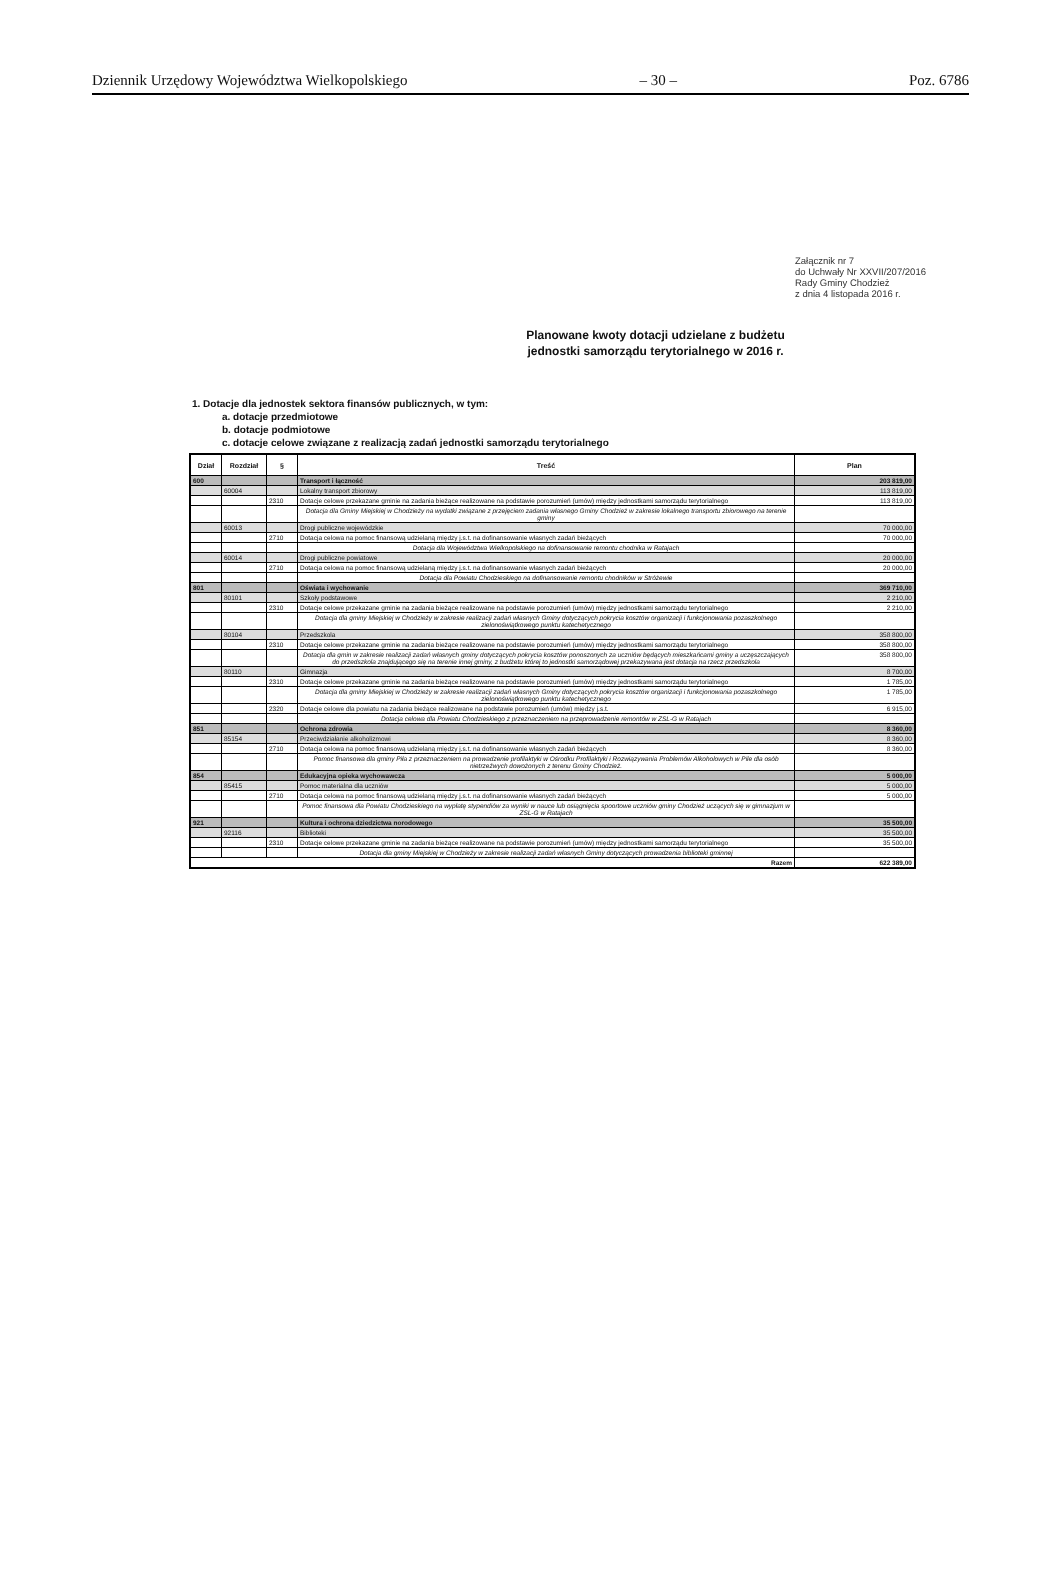Dziennik Urzędowy Województwa Wielkopolskiego – 30 – Poz. 6786
Załącznik nr 7
do Uchwały Nr XXVII/207/2016
Rady Gminy Chodzież
z dnia 4 listopada 2016 r.
Planowane kwoty dotacji udzielane z budżetu
jednostki samorządu terytorialnego w 2016 r.
1. Dotacje dla jednostek sektora finansów publicznych, w tym:
a. dotacje przedmiotowe
b. dotacje podmiotowe
c. dotacje celowe związane z realizacją zadań jednostki samorządu terytorialnego
| Dział | Rozdział | § | Treść | Plan |
| --- | --- | --- | --- | --- |
| 600 | | | Transport i łączność | 203 819,00 |
| | 60004 | | Lokalny transport zbiorowy | 113 819,00 |
| | | 2310 | Dotacje celowe przekazane gminie na zadania bieżące realizowane na podstawie porozumień (umów) między jednostkami samorządu terytorialnego | 113 819,00 |
| | | | Dotacja dla Gminy Miejskiej w Chodzieży na wydatki związane z przejęciem zadania własnego Gminy Chodzież w zakresie lokalnego transportu zbiorowego na terenie gminy | |
| | 60013 | | Drogi publiczne wojewódzkie | 70 000,00 |
| | | 2710 | Dotacja celowa na pomoc finansową udzielaną między j.s.t. na dofinansowanie własnych zadań bieżących | 70 000,00 |
| | | | Dotacja dla Województwa Wielkopolskiego na dofinansowanie remontu chodnika w Ratajach | |
| | 60014 | | Drogi publiczne powiatowe | 20 000,00 |
| | | 2710 | Dotacja celowa na pomoc finansową udzielaną między j.s.t. na dofinansowanie własnych zadań bieżących | 20 000,00 |
| | | | Dotacja dla Powiatu Chodzieskiego na dofinansowanie remontu chodników w Stróżewie | |
| 801 | | | Oświata i wychowanie | 369 710,00 |
| | 80101 | | Szkoły podstawowe | 2 210,00 |
| | | 2310 | Dotacje celowe przekazane gminie na zadania bieżące realizowane na podstawie porozumień (umów) między jednostkami samorządu terytorialnego | 2 210,00 |
| | | | Dotacja dla gminy Miejskiej w Chodzieży w zakresie realizacji zadań własnych Gminy dotyczących pokrycia kosztów organizacji i funkcjonowania pozaszkolnego zielonoświątkowego punktu katechetycznego | |
| | 80104 | | Przedszkola | 358 800,00 |
| | | 2310 | Dotacje celowe przekazane gminie na zadania bieżące realizowane na podstawie porozumień (umów) między jednostkami samorządu terytorialnego | 358 800,00 |
| | | | Dotacja dla gmin w zakresie realizacji zadań własnych gminy dotyczących pokrycia kosztów ponoszonych za uczniów będących mieszkańcami gminy a uczęszczających do przedszkola znajdującego się na terenie innej gminy, z budżetu której to jednostki samorządowej przekazywana jest dotacja na rzecz przedszkola | 358 800,00 |
| | 80110 | | Gimnazja | 8 700,00 |
| | | 2310 | Dotacje celowe przekazane gminie na zadania bieżące realizowane na podstawie porozumień (umów) między jednostkami samorządu terytorialnego | 1 785,00 |
| | | | Dotacja dla gminy Miejskiej w Chodzieży w zakresie realizacji zadań własnych Gminy dotyczących pokrycia kosztów organizacji i funkcjonowania pozaszkolnego zielonoświątkowego punktu katechetycznego | 1 785,00 |
| | | 2320 | Dotacje celowe dla powiatu na zadania bieżące realizowane na podstawie porozumień (umów) między j.s.t. | 6 915,00 |
| | | | Dotacja celowa dla Powiatu Chodzieskiego z przeznaczeniem na przeprowadzenie remontów w ZSL-G w Ratajach | |
| 851 | | | Ochrona zdrowia | 8 360,00 |
| | 85154 | | Przeciwdziałanie alkoholizmowi | 8 360,00 |
| | | 2710 | Dotacja celowa na pomoc finansową udzielaną między j.s.t. na dofinansowanie własnych zadań bieżących | 8 360,00 |
| | | | Pomoc finansowa dla gminy Piła z przeznaczeniem na prowadzenie profilaktyki w Ośrodku Profilaktyki i Rozwiązywania Problemów Alkoholowych w Pile dla osób nietrzeźwych dowożonych z terenu Gminy Chodzież. | |
| 854 | | | Edukacyjna opieka wychowawcza | 5 000,00 |
| | 85415 | | Pomoc materialna dla uczniów | 5 000,00 |
| | | 2710 | Dotacja celowa na pomoc finansową udzielaną między j.s.t. na dofinansowanie własnych zadań bieżących | 5 000,00 |
| | | | Pomoc finansowa dla Powiatu Chodzieskiego na wypłatę stypendiów za wyniki w nauce lub osiągnięcia spoortowe uczniów gminy Chodzież uczących się w gimnazjum w ZSL-G w Ratajach | |
| 921 | | | Kultura i ochrona dziedzictwa norodowego | 35 500,00 |
| | 92116 | | Biblioteki | 35 500,00 |
| | | 2310 | Dotacje celowe przekazane gminie na zadania bieżące realizowane na podstawie porozumień (umów) między jednostkami samorządu terytorialnego | 35 500,00 |
| | | | Dotacja dla gminy Miejskiej w Chodzieży w zakresie realizacji zadań własnych Gminy dotyczących prowadzenia biblioteki gminnej | |
| Razem | | | | 622 389,00 |